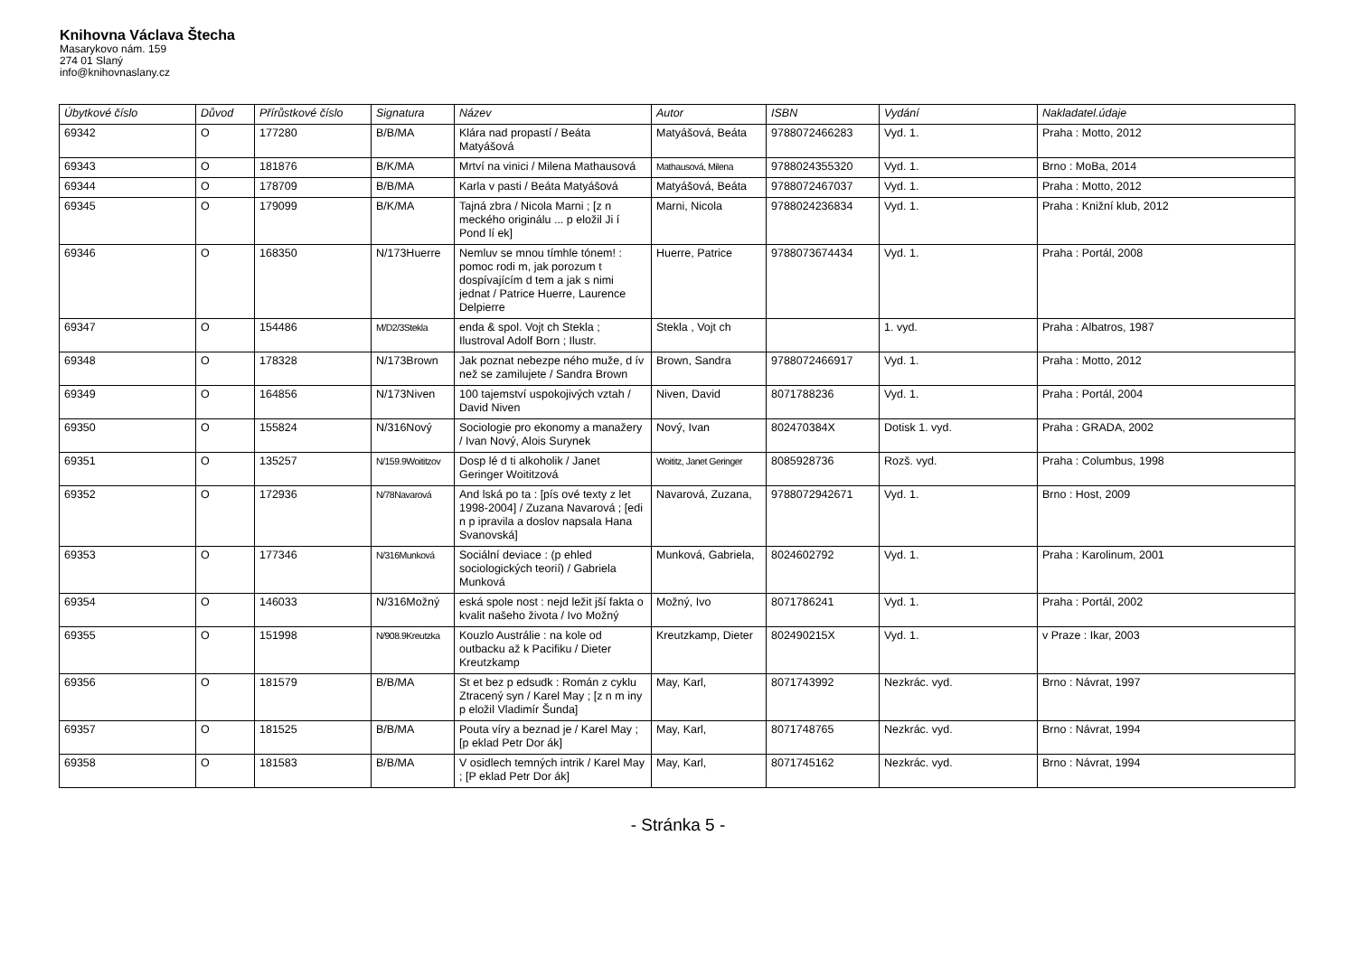Knihovna Václava Štecha
Masarykovo nám. 159
274 01 Slaný
info@knihovnaslany.cz
| Úbytkové číslo | Důvod | Přírůstkové číslo | Signatura | Název | Autor | ISBN | Vydání | Nakladatel.údaje |
| --- | --- | --- | --- | --- | --- | --- | --- | --- |
| 69342 | O | 177280 | B/B/MA | Klára nad propastí / Beáta Matyášová | Matyášová, Beáta | 9788072466283 | Vyd. 1. | Praha : Motto, 2012 |
| 69343 | O | 181876 | B/K/MA | Mrtví na vinici / Milena Mathausová | Mathausová, Milena | 9788024355320 | Vyd. 1. | Brno : MoBa, 2014 |
| 69344 | O | 178709 | B/B/MA | Karla v pasti / Beáta Matyášová | Matyášová, Beáta | 9788072467037 | Vyd. 1. | Praha : Motto, 2012 |
| 69345 | O | 179099 | B/K/MA | Tajná zbra / Nicola Marni ; [z n meckého originálu ... p eložil Ji í Pond lí ek] | Marni, Nicola | 9788024236834 | Vyd. 1. | Praha : Knižní klub, 2012 |
| 69346 | O | 168350 | N/173Huerre | Nemluv se mnou tímhle tónem! : pomoc rodi m, jak porozum t dospívajícím d tem a jak s nimi jednat / Patrice Huerre, Laurence Delpierre | Huerre, Patrice | 9788073674434 | Vyd. 1. | Praha : Portál, 2008 |
| 69347 | O | 154486 | M/D2/3Stekla | enda & spol. Vojt ch Stekla ; Ilustroval Adolf Born ; Ilustr. | Stekla , Vojt ch | | 1. vyd. | Praha : Albatros, 1987 |
| 69348 | O | 178328 | N/173Brown | Jak poznat nebezpe ného muže, d ív než se zamilujete / Sandra Brown | Brown, Sandra | 9788072466917 | Vyd. 1. | Praha : Motto, 2012 |
| 69349 | O | 164856 | N/173Niven | 100 tajemství uspokojivých vztah / David Niven | Niven, David | 8071788236 | Vyd. 1. | Praha : Portál, 2004 |
| 69350 | O | 155824 | N/316Nový | Sociologie pro ekonomy a manažery / Ivan Nový, Alois Surynek | Nový, Ivan | 802470384X | Dotisk 1. vyd. | Praha : GRADA, 2002 |
| 69351 | O | 135257 | N/159.9Woititzov | Dosp lé d ti alkoholik / Janet Geringer Woititzová | Woititz, Janet Geringer | 8085928736 | Rozš. vyd. | Praha : Columbus, 1998 |
| 69352 | O | 172936 | N/78Navarová | And lská po ta : [pís ové texty z let 1998-2004] / Zuzana Navarová ; [edi n p ipravila a doslov napsala Hana Svanovská] | Navarová, Zuzana, | 9788072942671 | Vyd. 1. | Brno : Host, 2009 |
| 69353 | O | 177346 | N/316Munková | Sociální deviace : (p ehled sociologických teorií) / Gabriela Munková | Munková, Gabriela, | 8024602792 | Vyd. 1. | Praha : Karolinum, 2001 |
| 69354 | O | 146033 | N/316Možný | eská spole nost : nejd ležit jší fakta o kvalit našeho života / Ivo Možný | Možný, Ivo | 8071786241 | Vyd. 1. | Praha : Portál, 2002 |
| 69355 | O | 151998 | N/908.9Kreutzka | Kouzlo Austrálie : na kole od outbacku až k Pacifiku / Dieter Kreutzkamp | Kreutzkamp, Dieter | 802490215X | Vyd. 1. | v Praze : Ikar, 2003 |
| 69356 | O | 181579 | B/B/MA | St et bez p edsudk : Román z cyklu Ztracený syn / Karel May ; [z n m iny p eložil Vladimír Šunda] | May, Karl, | 8071743992 | Nezkrác. vyd. | Brno : Návrat, 1997 |
| 69357 | O | 181525 | B/B/MA | Pouta víry a beznad je / Karel May ; [p eklad Petr Dor ák] | May, Karl, | 8071748765 | Nezkrác. vyd. | Brno : Návrat, 1994 |
| 69358 | O | 181583 | B/B/MA | V osidlech temných intrik / Karel May ; [P eklad Petr Dor ák] | May, Karl, | 8071745162 | Nezkrác. vyd. | Brno : Návrat, 1994 |
- Stránka 5 -